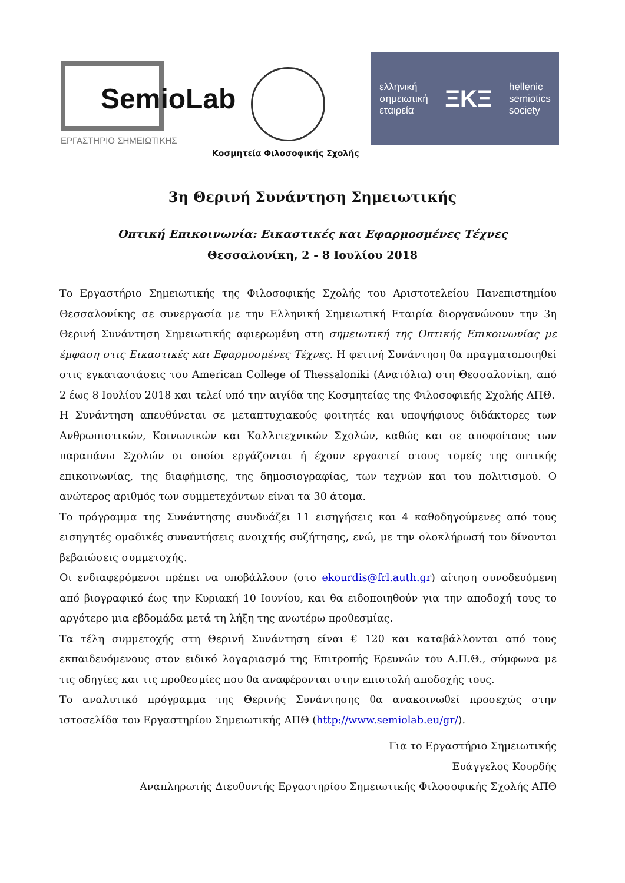SemioLab
ΕΡΓΑΣΤΗΡΙΟ ΣΗΜΕΙΩΤΙΚΗΣ
Κοσμητεία Φιλοσοφικής Σχολής
ελληνική
σημειωτική
εταιρεία
ΞΚΞ
hellenic
semiotics
society
3η Θερινή Συνάντηση Σημειωτικής
Οπτική Επικοινωνία: Εικαστικές και Εφαρμοσμένες Τέχνες
Θεσσαλονίκη, 2 - 8 Ιουλίου 2018
Το Εργαστήριο Σημειωτικής της Φιλοσοφικής Σχολής του Αριστοτελείου Πανεπιστημίου Θεσσαλονίκης σε συνεργασία με την Ελληνική Σημειωτική Εταιρία διοργανώνουν την 3η Θερινή Συνάντηση Σημειωτικής αφιερωμένη στη σημειωτική της Οπτικής Επικοινωνίας με έμφαση στις Εικαστικές και Εφαρμοσμένες Τέχνες. Η φετινή Συνάντηση θα πραγματοποιηθεί στις εγκαταστάσεις του American College of Thessaloniki (Ανατόλια) στη Θεσσαλονίκη, από 2 έως 8 Ιουλίου 2018 και τελεί υπό την αιγίδα της Κοσμητείας της Φιλοσοφικής Σχολής ΑΠΘ.
Η Συνάντηση απευθύνεται σε μεταπτυχιακούς φοιτητές και υποψήφιους διδάκτορες των Ανθρωπιστικών, Κοινωνικών και Καλλιτεχνικών Σχολών, καθώς και σε αποφοίτους των παραπάνω Σχολών οι οποίοι εργάζονται ή έχουν εργαστεί στους τομείς της οπτικής επικοινωνίας, της διαφήμισης, της δημοσιογραφίας, των τεχνών και του πολιτισμού. Ο ανώτερος αριθμός των συμμετεχόντων είναι τα 30 άτομα.
Το πρόγραμμα της Συνάντησης συνδυάζει 11 εισηγήσεις και 4 καθοδηγούμενες από τους εισηγητές ομαδικές συναντήσεις ανοιχτής συζήτησης, ενώ, με την ολοκλήρωσή του δίνονται βεβαιώσεις συμμετοχής.
Οι ενδιαφερόμενοι πρέπει να υποβάλλουν (στο ekourdis@frl.auth.gr) αίτηση συνοδευόμενη από βιογραφικό έως την Κυριακή 10 Ιουνίου, και θα ειδοποιηθούν για την αποδοχή τους το αργότερο μια εβδομάδα μετά τη λήξη της ανωτέρω προθεσμίας.
Τα τέλη συμμετοχής στη Θερινή Συνάντηση είναι € 120 και καταβάλλονται από τους εκπαιδευόμενους στον ειδικό λογαριασμό της Επιτροπής Ερευνών του Α.Π.Θ., σύμφωνα με τις οδηγίες και τις προθεσμίες που θα αναφέρονται στην επιστολή αποδοχής τους.
Το αναλυτικό πρόγραμμα της Θερινής Συνάντησης θα ανακοινωθεί προσεχώς στην ιστοσελίδα του Εργαστηρίου Σημειωτικής ΑΠΘ (http://www.semiolab.eu/gr/).
Για το Εργαστήριο Σημειωτικής
Ευάγγελος Κουρδής
Αναπληρωτής Διευθυντής Εργαστηρίου Σημειωτικής Φιλοσοφικής Σχολής ΑΠΘ